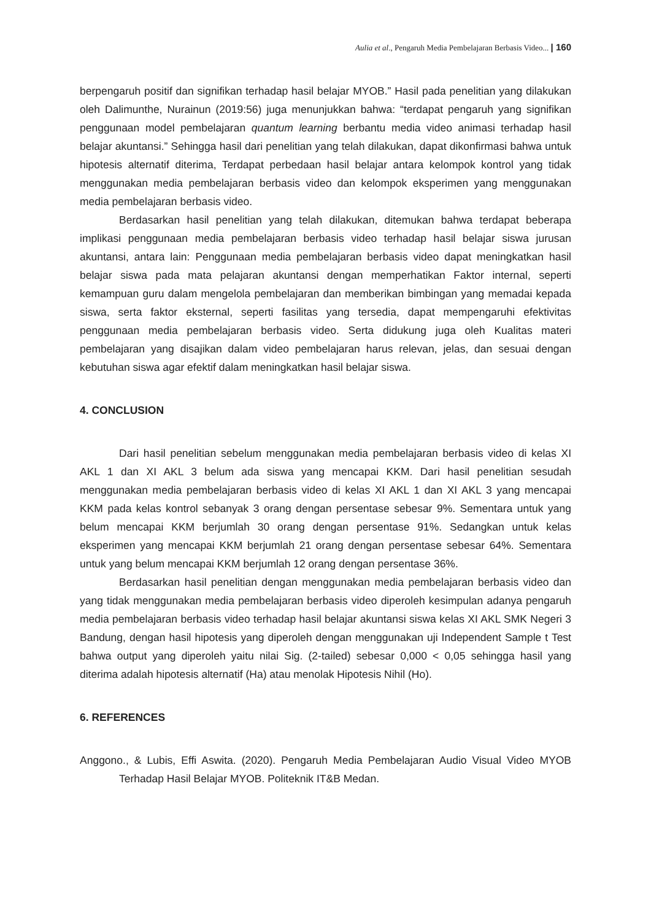Aulia et al., Pengaruh Media Pembelajaran Berbasis Video... | 160
berpengaruh positif dan signifikan terhadap hasil belajar MYOB.” Hasil pada penelitian yang dilakukan oleh Dalimunthe, Nurainun (2019:56) juga menunjukkan bahwa: “terdapat pengaruh yang signifikan penggunaan model pembelajaran quantum learning berbantu media video animasi terhadap hasil belajar akuntansi.” Sehingga hasil dari penelitian yang telah dilakukan, dapat dikonfirmasi bahwa untuk hipotesis alternatif diterima, Terdapat perbedaan hasil belajar antara kelompok kontrol yang tidak menggunakan media pembelajaran berbasis video dan kelompok eksperimen yang menggunakan media pembelajaran berbasis video.
Berdasarkan hasil penelitian yang telah dilakukan, ditemukan bahwa terdapat beberapa implikasi penggunaan media pembelajaran berbasis video terhadap hasil belajar siswa jurusan akuntansi, antara lain: Penggunaan media pembelajaran berbasis video dapat meningkatkan hasil belajar siswa pada mata pelajaran akuntansi dengan memperhatikan Faktor internal, seperti kemampuan guru dalam mengelola pembelajaran dan memberikan bimbingan yang memadai kepada siswa, serta faktor eksternal, seperti fasilitas yang tersedia, dapat mempengaruhi efektivitas penggunaan media pembelajaran berbasis video. Serta didukung juga oleh Kualitas materi pembelajaran yang disajikan dalam video pembelajaran harus relevan, jelas, dan sesuai dengan kebutuhan siswa agar efektif dalam meningkatkan hasil belajar siswa.
4. CONCLUSION
Dari hasil penelitian sebelum menggunakan media pembelajaran berbasis video di kelas XI AKL 1 dan XI AKL 3 belum ada siswa yang mencapai KKM. Dari hasil penelitian sesudah menggunakan media pembelajaran berbasis video di kelas XI AKL 1 dan XI AKL 3 yang mencapai KKM pada kelas kontrol sebanyak 3 orang dengan persentase sebesar 9%. Sementara untuk yang belum mencapai KKM berjumlah 30 orang dengan persentase 91%. Sedangkan untuk kelas eksperimen yang mencapai KKM berjumlah 21 orang dengan persentase sebesar 64%. Sementara untuk yang belum mencapai KKM berjumlah 12 orang dengan persentase 36%.
Berdasarkan hasil penelitian dengan menggunakan media pembelajaran berbasis video dan yang tidak menggunakan media pembelajaran berbasis video diperoleh kesimpulan adanya pengaruh media pembelajaran berbasis video terhadap hasil belajar akuntansi siswa kelas XI AKL SMK Negeri 3 Bandung, dengan hasil hipotesis yang diperoleh dengan menggunakan uji Independent Sample t Test bahwa output yang diperoleh yaitu nilai Sig. (2-tailed) sebesar 0,000 < 0,05 sehingga hasil yang diterima adalah hipotesis alternatif (Ha) atau menolak Hipotesis Nihil (Ho).
6. REFERENCES
Anggono., & Lubis, Effi Aswita. (2020). Pengaruh Media Pembelajaran Audio Visual Video MYOB Terhadap Hasil Belajar MYOB. Politeknik IT&B Medan.